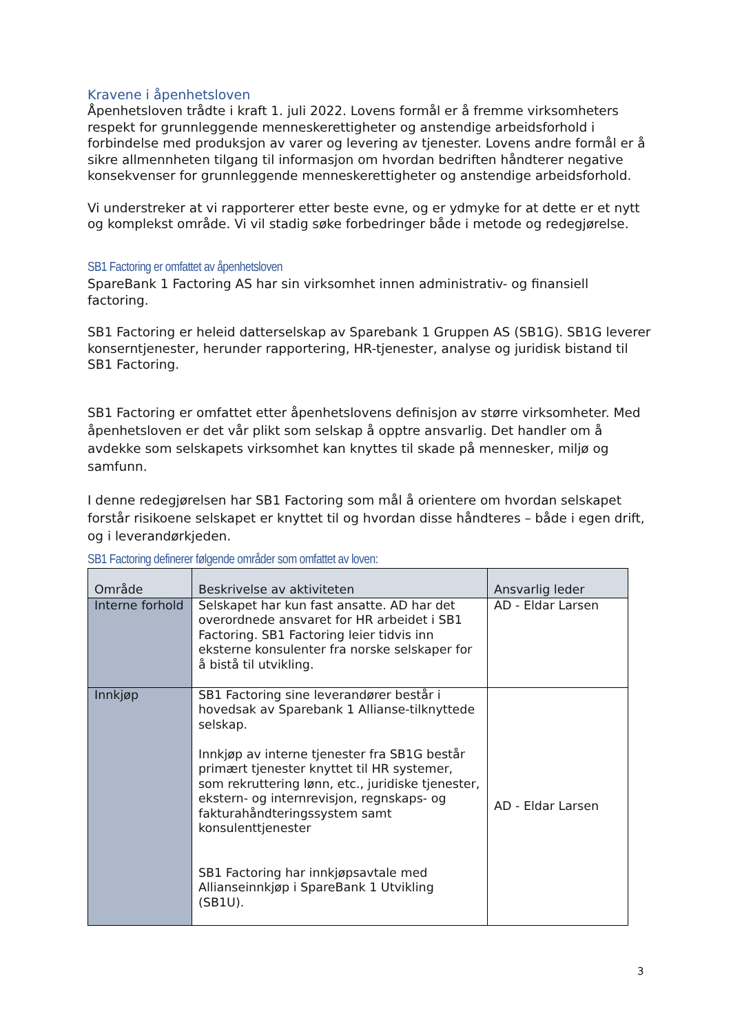Kravene i åpenhetsloven
Åpenhetsloven trådte i kraft 1. juli 2022. Lovens formål er å fremme virksomheters respekt for grunnleggende menneskerettigheter og anstendige arbeidsforhold i forbindelse med produksjon av varer og levering av tjenester. Lovens andre formål er å sikre allmennheten tilgang til informasjon om hvordan bedriften håndterer negative konsekvenser for grunnleggende menneskerettigheter og anstendige arbeidsforhold.
Vi understreker at vi rapporterer etter beste evne, og er ydmyke for at dette er et nytt og komplekst område. Vi vil stadig søke forbedringer både i metode og redegjørelse.
SB1 Factoring er omfattet av åpenhetsloven
SpareBank 1 Factoring AS har sin virksomhet innen administrativ- og finansiell factoring.
SB1 Factoring er heleid datterselskap av Sparebank 1 Gruppen AS (SB1G). SB1G leverer konserntjenester, herunder rapportering, HR-tjenester, analyse og juridisk bistand til SB1 Factoring.
SB1 Factoring er omfattet etter åpenhetslovens definisjon av større virksomheter. Med åpenhetsloven er det vår plikt som selskap å opptre ansvarlig. Det handler om å avdekke som selskapets virksomhet kan knyttes til skade på mennesker, miljø og samfunn.
I denne redegjørelsen har SB1 Factoring som mål å orientere om hvordan selskapet forstår risikoene selskapet er knyttet til og hvordan disse håndteres – både i egen drift, og i leverandørkjeden.
SB1 Factoring definerer følgende områder som omfattet av loven:
| Område | Beskrivelse av aktiviteten | Ansvarlig leder |
| --- | --- | --- |
| Interne forhold | Selskapet har kun fast ansatte. AD har det overordnede ansvaret for HR arbeidet i SB1 Factoring. SB1 Factoring leier tidvis inn eksterne konsulenter fra norske selskaper for å bistå til utvikling. | AD - Eldar Larsen |
| Innkjøp | SB1 Factoring sine leverandører består i hovedsak av Sparebank 1 Allianse-tilknyttede selskap. Innkjøp av interne tjenester fra SB1G består primært tjenester knyttet til HR systemer, som rekruttering lønn, etc., juridiske tjenester, ekstern- og internrevisjon, regnskaps- og fakturahåndteringssystem samt konsulenttjenester SB1 Factoring har innkjøpsavtale med Allianseinnkjøp i SpareBank 1 Utvikling (SB1U). | AD - Eldar Larsen |
3